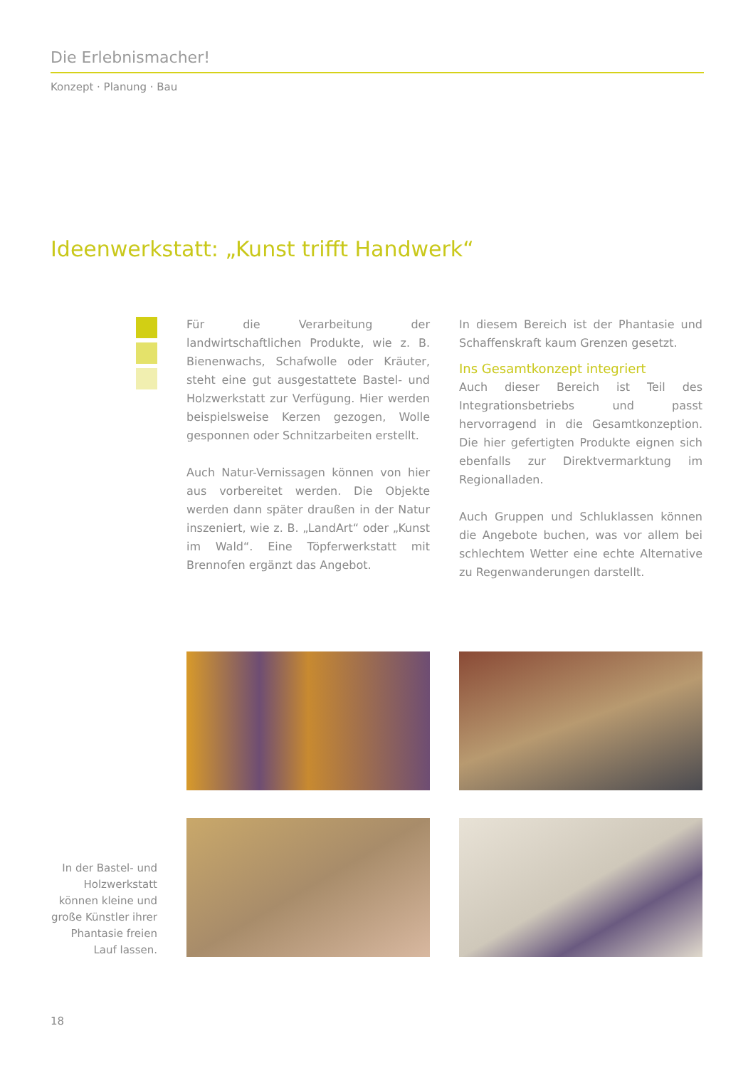Die Erlebnismacher!
Konzept · Planung · Bau
Ideenwerkstatt: „Kunst trifft Handwerk“
Für die Verarbeitung der landwirtschaftlichen Produkte, wie z. B. Bienenwachs, Schafwolle oder Kräuter, steht eine gut ausgestattete Bastel- und Holzwerkstatt zur Verfügung. Hier werden beispielsweise Kerzen gezogen, Wolle gesponnen oder Schnitzarbeiten erstellt.
Auch Natur-Vernissagen können von hier aus vorbereitet werden. Die Objekte werden dann später draußen in der Natur inszeniert, wie z. B. „LandArt“ oder „Kunst im Wald“. Eine Töpferwerkstatt mit Brennofen ergänzt das Angebot.
In diesem Bereich ist der Phantasie und Schaffenskraft kaum Grenzen gesetzt.
Ins Gesamtkonzept integriert
Auch dieser Bereich ist Teil des Integrationsbetriebs und passt hervorragend in die Gesamtkonzeption. Die hier gefertigten Produkte eignen sich ebenfalls zur Direktvermarktung im Regionalladen.
Auch Gruppen und Schluklassen können die Angebote buchen, was vor allem bei schlechtem Wetter eine echte Alternative zu Regenwanderungen darstellt.
In der Bastel- und Holzwerkstatt können kleine und große Künstler ihrer Phantasie freien Lauf lassen.
18